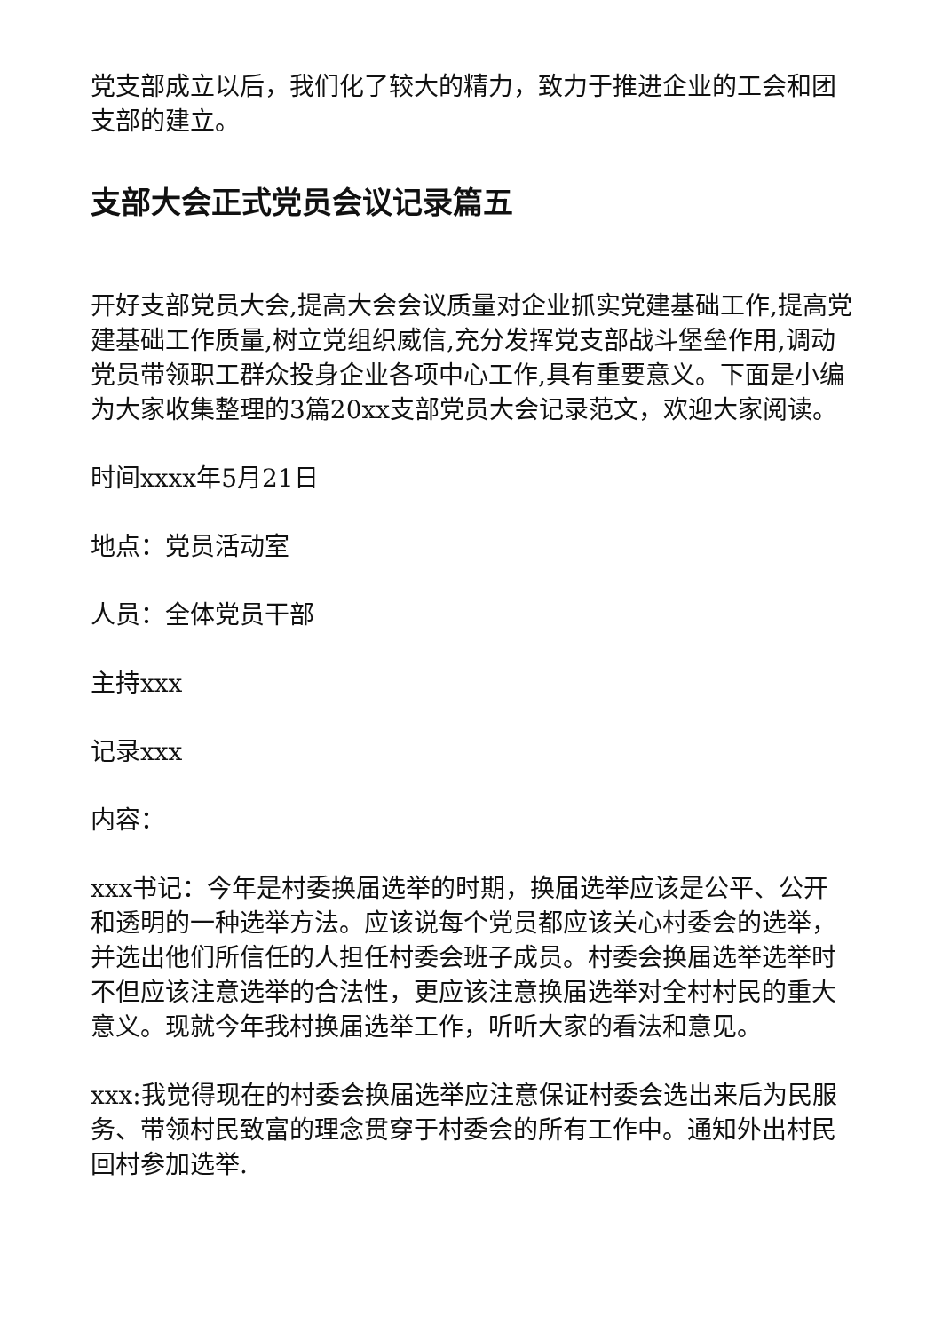党支部成立以后，我们化了较大的精力，致力于推进企业的工会和团支部的建立。
支部大会正式党员会议记录篇五
开好支部党员大会,提高大会会议质量对企业抓实党建基础工作,提高党建基础工作质量,树立党组织威信,充分发挥党支部战斗堡垒作用,调动党员带领职工群众投身企业各项中心工作,具有重要意义。下面是小编为大家收集整理的3篇20xx支部党员大会记录范文，欢迎大家阅读。
时间xxxx年5月21日
地点：党员活动室
人员：全体党员干部
主持xxx
记录xxx
内容：
xxx书记：今年是村委换届选举的时期，换届选举应该是公平、公开和透明的一种选举方法。应该说每个党员都应该关心村委会的选举，并选出他们所信任的人担任村委会班子成员。村委会换届选举选举时不但应该注意选举的合法性，更应该注意换届选举对全村村民的重大意义。现就今年我村换届选举工作，听听大家的看法和意见。
xxx:我觉得现在的村委会换届选举应注意保证村委会选出来后为民服务、带领村民致富的理念贯穿于村委会的所有工作中。通知外出村民回村参加选举.